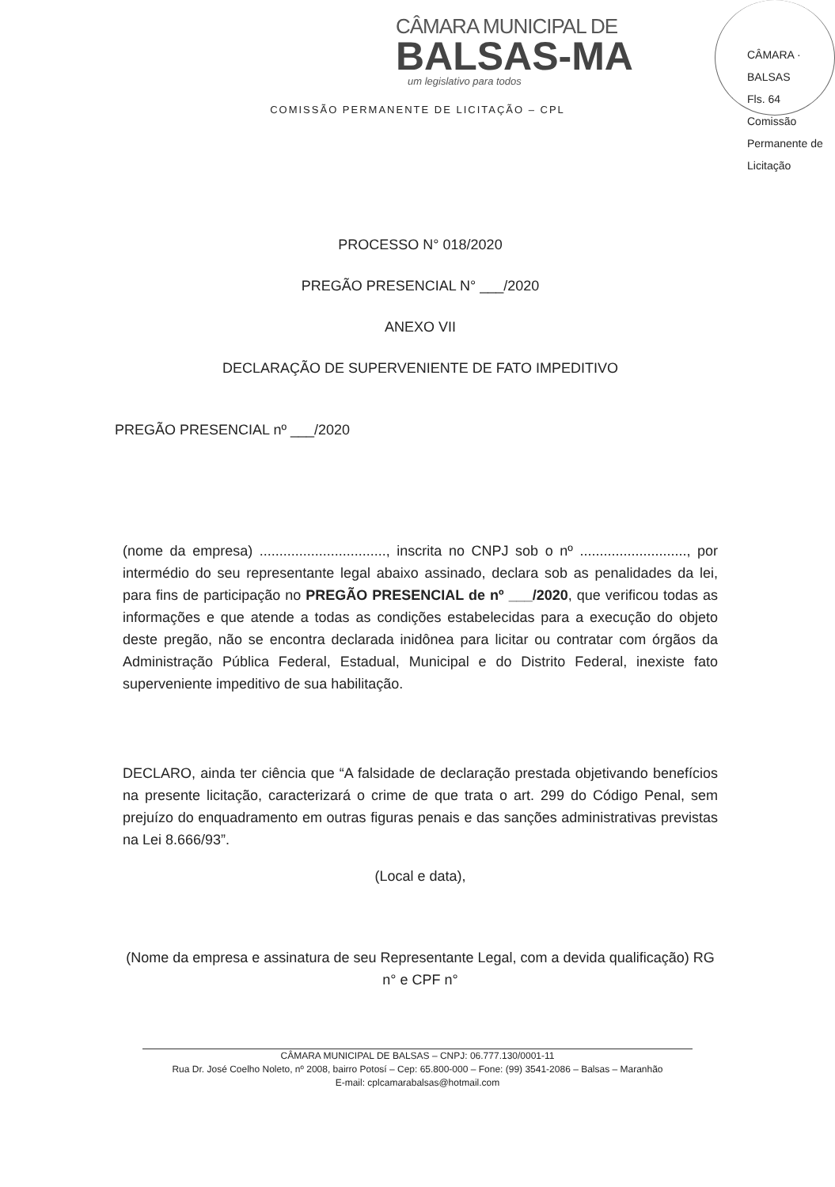CÂMARA MUNICIPAL DE
BALSAS-MA
um legislativo para todos
COMISSÃO PERMANENTE DE LICITAÇÃO – CPL
CÂMARA · BALSAS
Fls. 64
Comissão Permanente de Licitação
PROCESSO N° 018/2020
PREGÃO PRESENCIAL N° ___/2020
ANEXO VII
DECLARAÇÃO DE SUPERVENIENTE DE FATO IMPEDITIVO
PREGÃO PRESENCIAL nº ___/2020
(nome da empresa) ................................, inscrita no CNPJ sob o nº ..........................., por intermédio do seu representante legal abaixo assinado, declara sob as penalidades da lei, para fins de participação no PREGÃO PRESENCIAL de nº ___/2020, que verificou todas as informações e que atende a todas as condições estabelecidas para a execução do objeto deste pregão, não se encontra declarada inidônea para licitar ou contratar com órgãos da Administração Pública Federal, Estadual, Municipal e do Distrito Federal, inexiste fato superveniente impeditivo de sua habilitação.
DECLARO, ainda ter ciência que “A falsidade de declaração prestada objetivando benefícios na presente licitação, caracterizará o crime de que trata o art. 299 do Código Penal, sem prejuízo do enquadramento em outras figuras penais e das sanções administrativas previstas na Lei 8.666/93”.
(Local e data),
(Nome da empresa e assinatura de seu Representante Legal, com a devida qualificação) RG n° e CPF n°
CÂMARA MUNICIPAL DE BALSAS – CNPJ: 06.777.130/0001-11
Rua Dr. José Coelho Noleto, nº 2008, bairro Potosí – Cep: 65.800-000 – Fone: (99) 3541-2086 – Balsas – Maranhão
E-mail: cplcamarabalsas@hotmail.com